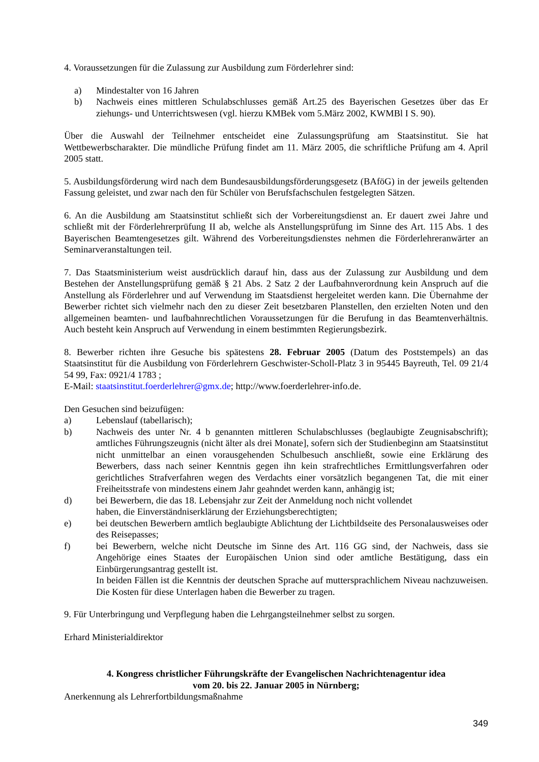4. Voraussetzungen für die Zulassung zur Ausbildung zum Förderlehrer sind:
a) Mindestalter von 16 Jahren
b) Nachweis eines mittleren Schulabschlusses gemäß Art.25 des Bayerischen Gesetzes über das Er ziehungs- und Unterrichtswesen (vgl. hierzu KMBek vom 5.März 2002, KWMBl I S. 90).
Über die Auswahl der Teilnehmer entscheidet eine Zulassungsprüfung am Staatsinstitut. Sie hat Wettbewerbscharakter. Die mündliche Prüfung findet am 11. März 2005, die schriftliche Prüfung am 4. April 2005 statt.
5. Ausbildungsförderung wird nach dem Bundesausbildungsförderungsgesetz (BAföG) in der jeweils geltenden Fassung geleistet, und zwar nach den für Schüler von Berufsfachschulen festgelegten Sätzen.
6. An die Ausbildung am Staatsinstitut schließt sich der Vorbereitungsdienst an. Er dauert zwei Jahre und schließt mit der Förderlehrerprüfung II ab, welche als Anstellungsprüfung im Sinne des Art. 115 Abs. 1 des Bayerischen Beamtengesetzes gilt. Während des Vorbereitungsdienstes nehmen die Förderlehreranwärter an Seminarveranstaltungen teil.
7. Das Staatsministerium weist ausdrücklich darauf hin, dass aus der Zulassung zur Ausbildung und dem Bestehen der Anstellungsprüfung gemäß § 21 Abs. 2 Satz 2 der Laufbahnverordnung kein Anspruch auf die Anstellung als Förderlehrer und auf Verwendung im Staatsdienst hergeleitet werden kann. Die Übernahme der Bewerber richtet sich vielmehr nach den zu dieser Zeit besetzbaren Planstellen, den erzielten Noten und den allgemeinen beamten- und laufbahnrechtlichen Voraussetzungen für die Berufung in das Beamtenverhältnis. Auch besteht kein Anspruch auf Verwendung in einem bestimmten Regierungsbezirk.
8. Bewerber richten ihre Gesuche bis spätestens 28. Februar 2005 (Datum des Poststempels) an das Staatsinstitut für die Ausbildung von Förderlehrern Geschwister-Scholl-Platz 3 in 95445 Bayreuth, Tel. 09 21/4 54 99, Fax: 0921/4 1783 ;
E-Mail: staatsinstitut.foerderlehrer@gmx.de; http://www.foerderlehrer-info.de.
Den Gesuchen sind beizufügen:
a) Lebenslauf (tabellarisch);
b) Nachweis des unter Nr. 4 b genannten mittleren Schulabschlusses (beglaubigte Zeugnisabschrift); amtliches Führungszeugnis (nicht älter als drei Monate], sofern sich der Studienbeginn am Staatsinstitut nicht unmittelbar an einen vorausgehenden Schulbesuch anschließt, sowie eine Erklärung des Bewerbers, dass nach seiner Kenntnis gegen ihn kein strafrechtliches Ermittlungsverfahren oder gerichtliches Strafverfahren wegen des Verdachts einer vorsätzlich begangenen Tat, die mit einer Freiheitsstrafe von mindestens einem Jahr geahndet werden kann, anhängig ist;
d) bei Bewerbern, die das 18. Lebensjahr zur Zeit der Anmeldung noch nicht vollendet
haben, die Einverständniserklärung der Erziehungsberechtigten;
e) bei deutschen Bewerbern amtlich beglaubigte Ablichtung der Lichtbildseite des Personalausweises oder des Reisepasses;
f) bei Bewerbern, welche nicht Deutsche im Sinne des Art. 116 GG sind, der Nachweis, dass sie Angehörige eines Staates der Europäischen Union sind oder amtliche Bestätigung, dass ein Einbürgerungsantrag gestellt ist.
In beiden Fällen ist die Kenntnis der deutschen Sprache auf muttersprachlichem Niveau nachzuweisen. Die Kosten für diese Unterlagen haben die Bewerber zu tragen.
9. Für Unterbringung und Verpflegung haben die Lehrgangsteilnehmer selbst zu sorgen.
Erhard Ministerialdirektor
4. Kongress christlicher Führungskräfte der Evangelischen Nachrichtenagentur idea
vom 20. bis 22. Januar 2005 in Nürnberg;
Anerkennung als Lehrerfortbildungsmaßnahme
349